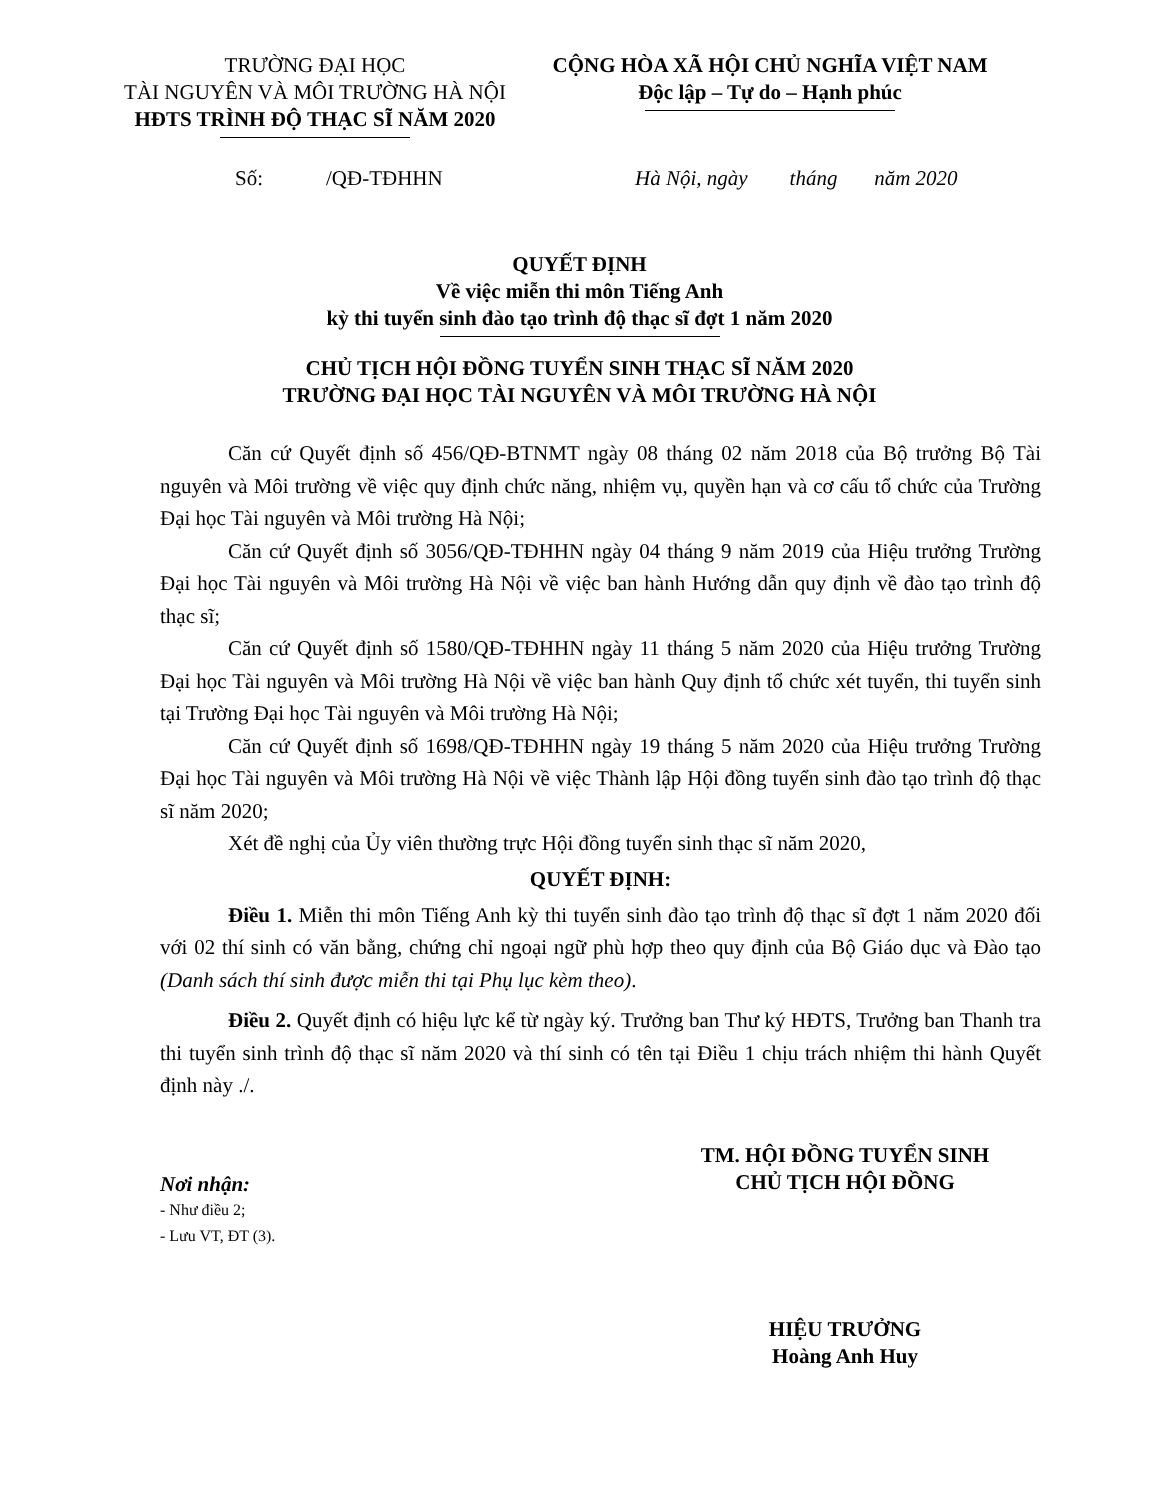TRƯỜNG ĐẠI HỌC
TÀI NGUYÊN VÀ MÔI TRƯỜNG HÀ NỘI
HĐTS TRÌNH ĐỘ THẠC SĨ NĂM 2020
CỘNG HÒA XÃ HỘI CHỦ NGHĨA VIỆT NAM
Độc lập – Tự do – Hạnh phúc
Số: /QĐ-TĐHHN Hà Nội, ngày tháng năm 2020
QUYẾT ĐỊNH
Về việc miễn thi môn Tiếng Anh
kỳ thi tuyển sinh đào tạo trình độ thạc sĩ đợt 1 năm 2020
CHỦ TỊCH HỘI ĐỒNG TUYỂN SINH THẠC SĨ NĂM 2020
TRƯỜNG ĐẠI HỌC TÀI NGUYÊN VÀ MÔI TRƯỜNG HÀ NỘI
Căn cứ Quyết định số 456/QĐ-BTNMT ngày 08 tháng 02 năm 2018 của Bộ trưởng Bộ Tài nguyên và Môi trường về việc quy định chức năng, nhiệm vụ, quyền hạn và cơ cấu tổ chức của Trường Đại học Tài nguyên và Môi trường Hà Nội;
Căn cứ Quyết định số 3056/QĐ-TĐHHN ngày 04 tháng 9 năm 2019 của Hiệu trưởng Trường Đại học Tài nguyên và Môi trường Hà Nội về việc ban hành Hướng dẫn quy định về đào tạo trình độ thạc sĩ;
Căn cứ Quyết định số 1580/QĐ-TĐHHN ngày 11 tháng 5 năm 2020 của Hiệu trưởng Trường Đại học Tài nguyên và Môi trường Hà Nội về việc ban hành Quy định tổ chức xét tuyển, thi tuyển sinh tại Trường Đại học Tài nguyên và Môi trường Hà Nội;
Căn cứ Quyết định số 1698/QĐ-TĐHHN ngày 19 tháng 5 năm 2020 của Hiệu trưởng Trường Đại học Tài nguyên và Môi trường Hà Nội về việc Thành lập Hội đồng tuyển sinh đào tạo trình độ thạc sĩ năm 2020;
Xét đề nghị của Ủy viên thường trực Hội đồng tuyển sinh thạc sĩ năm 2020,
QUYẾT ĐỊNH:
Điều 1. Miễn thi môn Tiếng Anh kỳ thi tuyển sinh đào tạo trình độ thạc sĩ đợt 1 năm 2020 đối với 02 thí sinh có văn bằng, chứng chỉ ngoại ngữ phù hợp theo quy định của Bộ Giáo dục và Đào tạo (Danh sách thí sinh được miễn thi tại Phụ lục kèm theo).
Điều 2. Quyết định có hiệu lực kể từ ngày ký. Trưởng ban Thư ký HĐTS, Trưởng ban Thanh tra thi tuyển sinh trình độ thạc sĩ năm 2020 và thí sinh có tên tại Điều 1 chịu trách nhiệm thi hành Quyết định này ./.
Nơi nhận:
- Như điều 2;
- Lưu VT, ĐT (3).
TM. HỘI ĐỒNG TUYỂN SINH
CHỦ TỊCH HỘI ĐỒNG
HIỆU TRƯỞNG
Hoàng Anh Huy